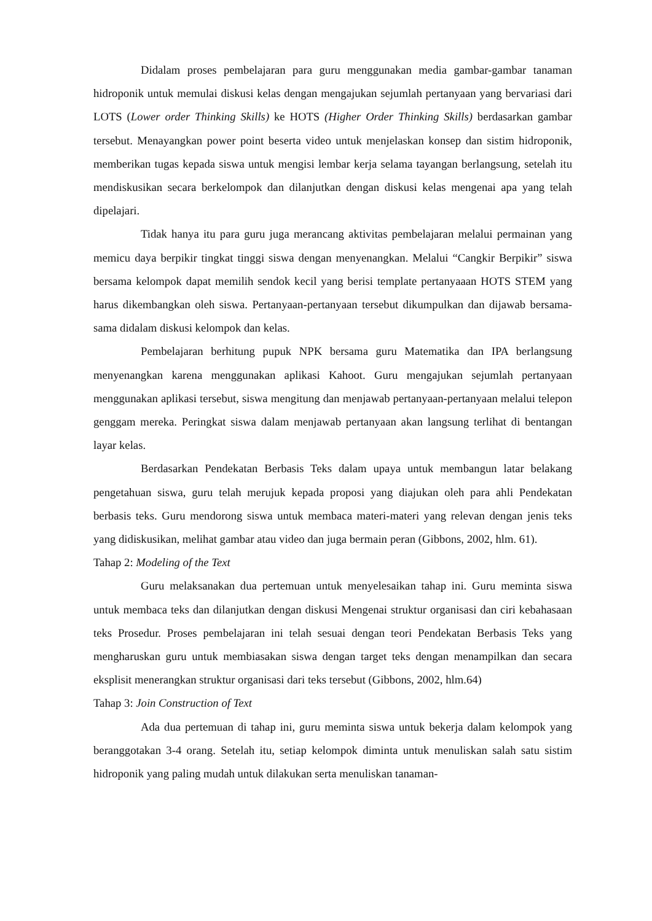Didalam proses pembelajaran para guru menggunakan media gambar-gambar tanaman hidroponik untuk memulai diskusi kelas dengan mengajukan sejumlah pertanyaan yang bervariasi dari LOTS (Lower order Thinking Skills) ke HOTS (Higher Order Thinking Skills) berdasarkan gambar tersebut. Menayangkan power point beserta video untuk menjelaskan konsep dan sistim hidroponik, memberikan tugas kepada siswa untuk mengisi lembar kerja selama tayangan berlangsung, setelah itu mendiskusikan secara berkelompok dan dilanjutkan dengan diskusi kelas mengenai apa yang telah dipelajari.
Tidak hanya itu para guru juga merancang aktivitas pembelajaran melalui permainan yang memicu daya berpikir tingkat tinggi siswa dengan menyenangkan. Melalui “Cangkir Berpikir” siswa bersama kelompok dapat memilih sendok kecil yang berisi template pertanyaaan HOTS STEM yang harus dikembangkan oleh siswa. Pertanyaan-pertanyaan tersebut dikumpulkan dan dijawab bersama-sama didalam diskusi kelompok dan kelas.
Pembelajaran berhitung pupuk NPK bersama guru Matematika dan IPA berlangsung menyenangkan karena menggunakan aplikasi Kahoot. Guru mengajukan sejumlah pertanyaan menggunakan aplikasi tersebut, siswa mengitung dan menjawab pertanyaan-pertanyaan melalui telepon genggam mereka. Peringkat siswa dalam menjawab pertanyaan akan langsung terlihat di bentangan layar kelas.
Berdasarkan Pendekatan Berbasis Teks dalam upaya untuk membangun latar belakang pengetahuan siswa, guru telah merujuk kepada proposi yang diajukan oleh para ahli Pendekatan berbasis teks. Guru mendorong siswa untuk membaca materi-materi yang relevan dengan jenis teks yang didiskusikan, melihat gambar atau video dan juga bermain peran (Gibbons, 2002, hlm. 61).
Tahap 2: Modeling of the Text
Guru melaksanakan dua pertemuan untuk menyelesaikan tahap ini. Guru meminta siswa untuk membaca teks dan dilanjutkan dengan diskusi Mengenai struktur organisasi dan ciri kebahasaan teks Prosedur. Proses pembelajaran ini telah sesuai dengan teori Pendekatan Berbasis Teks yang mengharuskan guru untuk membiasakan siswa dengan target teks dengan menampilkan dan secara eksplisit menerangkan struktur organisasi dari teks tersebut (Gibbons, 2002, hlm.64)
Tahap 3: Join Construction of Text
Ada dua pertemuan di tahap ini, guru meminta siswa untuk bekerja dalam kelompok yang beranggotakan 3-4 orang. Setelah itu, setiap kelompok diminta untuk menuliskan salah satu sistim hidroponik yang paling mudah untuk dilakukan serta menuliskan tanaman-